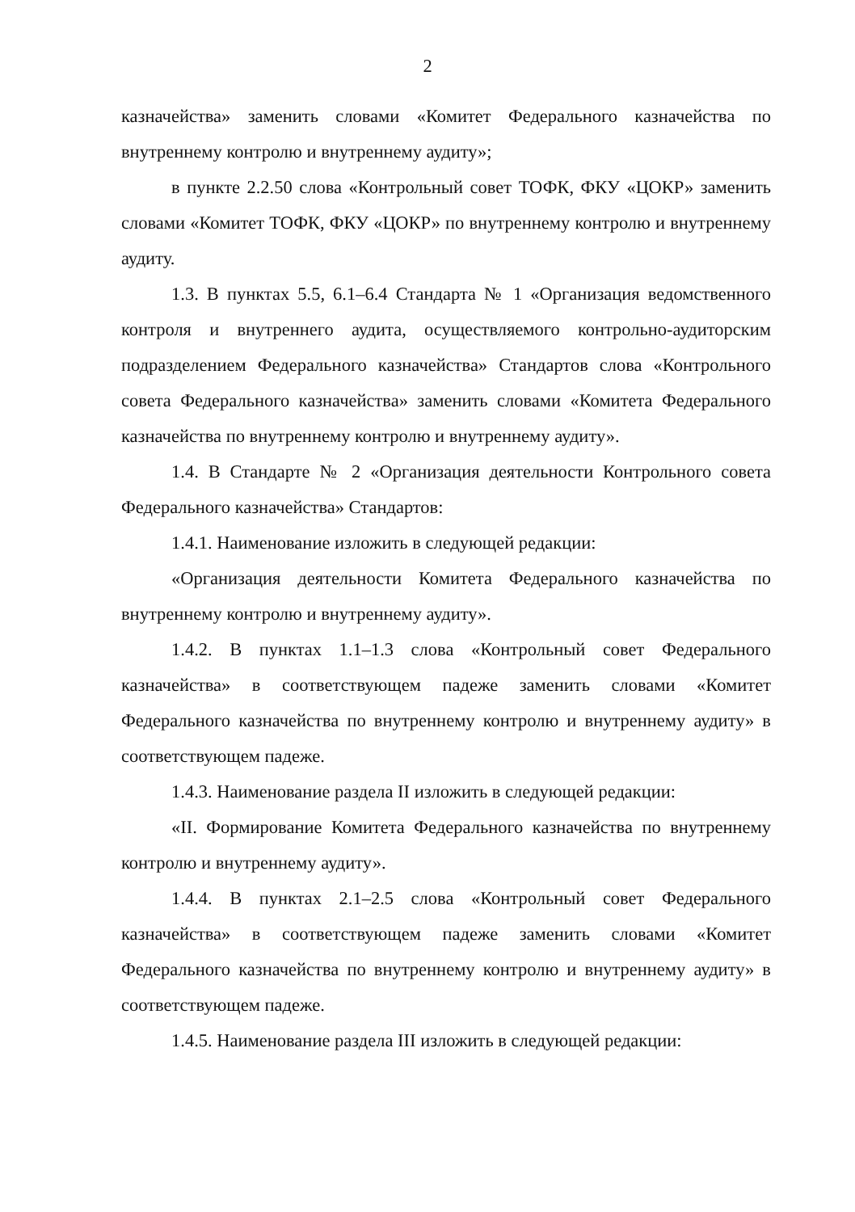2
казначейства» заменить словами «Комитет Федерального казначейства по внутреннему контролю и внутреннему аудиту»;
в пункте 2.2.50 слова «Контрольный совет ТОФК, ФКУ «ЦОКР» заменить словами «Комитет ТОФК, ФКУ «ЦОКР» по внутреннему контролю и внутреннему аудиту.
1.3. В пунктах 5.5, 6.1–6.4 Стандарта № 1 «Организация ведомственного контроля и внутреннего аудита, осуществляемого контрольно-аудиторским подразделением Федерального казначейства» Стандартов слова «Контрольного совета Федерального казначейства» заменить словами «Комитета Федерального казначейства по внутреннему контролю и внутреннему аудиту».
1.4. В Стандарте № 2 «Организация деятельности Контрольного совета Федерального казначейства» Стандартов:
1.4.1. Наименование изложить в следующей редакции:
«Организация деятельности Комитета Федерального казначейства по внутреннему контролю и внутреннему аудиту».
1.4.2. В пунктах 1.1–1.3 слова «Контрольный совет Федерального казначейства» в соответствующем падеже заменить словами «Комитет Федерального казначейства по внутреннему контролю и внутреннему аудиту» в соответствующем падеже.
1.4.3. Наименование раздела II изложить в следующей редакции:
«II. Формирование Комитета Федерального казначейства по внутреннему контролю и внутреннему аудиту».
1.4.4. В пунктах 2.1–2.5 слова «Контрольный совет Федерального казначейства» в соответствующем падеже заменить словами «Комитет Федерального казначейства по внутреннему контролю и внутреннему аудиту» в соответствующем падеже.
1.4.5. Наименование раздела III изложить в следующей редакции: